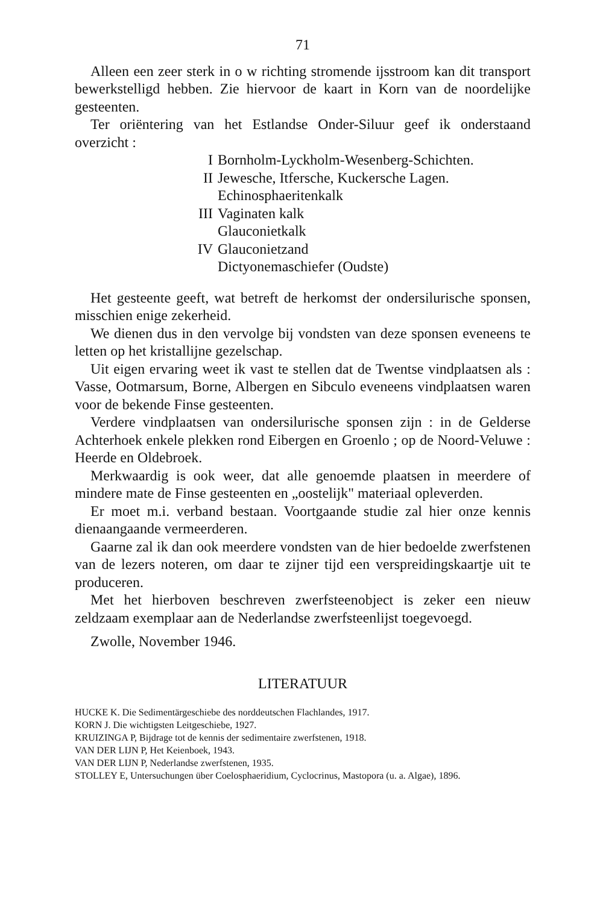71
Alleen een zeer sterk in o w richting stromende ijsstroom kan dit transport bewerkstelligd hebben. Zie hiervoor de kaart in Korn van de noordelijke gesteenten.
Ter oriëntering van het Estlandse Onder-Siluur geef ik onderstaand overzicht :
I Bornholm-Lyckholm-Wesenberg-Schichten.
II Jewesche, Itfersche, Kuckersche Lagen.
Echinosphaeritenkalk
III Vaginaten kalk
Glauconietkalk
IV Glauconietzand
Dictyonemaschiefer (Oudste)
Het gesteente geeft, wat betreft de herkomst der ondersilurische sponsen, misschien enige zekerheid.
We dienen dus in den vervolge bij vondsten van deze sponsen eveneens te letten op het kristallijne gezelschap.
Uit eigen ervaring weet ik vast te stellen dat de Twentse vindplaatsen als : Vasse, Ootmarsum, Borne, Albergen en Sibculo eveneens vindplaatsen waren voor de bekende Finse gesteenten.
Verdere vindplaatsen van ondersilurische sponsen zijn : in de Gelderse Achterhoek enkele plekken rond Eibergen en Groenlo ; op de Noord-Veluwe : Heerde en Oldebroek.
Merkwaardig is ook weer, dat alle genoemde plaatsen in meerdere of mindere mate de Finse gesteenten en „oostelijk" materiaal opleverden.
Er moet m.i. verband bestaan. Voortgaande studie zal hier onze kennis dienaangaande vermeerderen.
Gaarne zal ik dan ook meerdere vondsten van de hier bedoelde zwerfstenen van de lezers noteren, om daar te zijner tijd een verspreidingskaartje uit te produceren.
Met het hierboven beschreven zwerfsteenobject is zeker een nieuw zeldzaam exemplaar aan de Nederlandse zwerfsteenlijst toegevoegd.
Zwolle, November 1946.
LITERATUUR
HUCKE K. Die Sedimentärgeschiebe des norddeutschen Flachlandes, 1917.
KORN J. Die wichtigsten Leitgeschiebe, 1927.
KRUIZINGA P, Bijdrage tot de kennis der sedimentaire zwerfstenen, 1918.
VAN DER LIJN P, Het Keienboek, 1943.
VAN DER LIJN P, Nederlandse zwerfstenen, 1935.
STOLLEY E, Untersuchungen über Coelosphaeridium, Cyclocrinus, Mastopora (u. a. Algae), 1896.